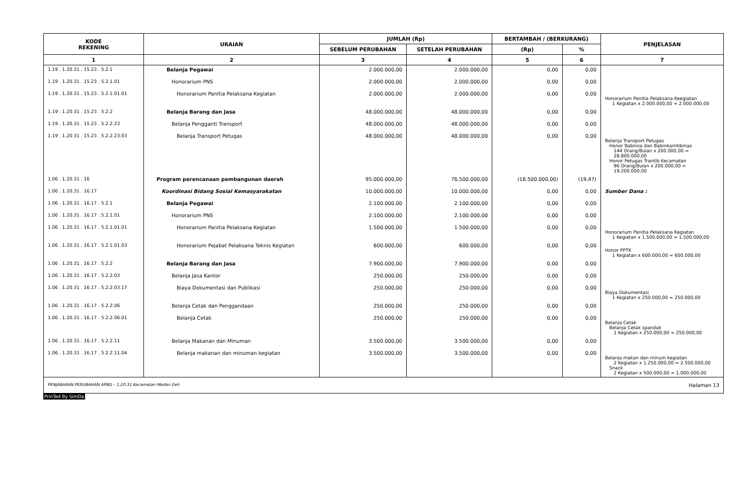| KODE REKENING | URAIAN | JUMLAH (Rp) | | BERTAMBAH / (BERKURANG) | | PENJELASAN |
| --- | --- | --- | --- | --- | --- | --- |
| | | SEBELUM PERUBAHAN | SETELAH PERUBAHAN | (Rp) | % | |
| 1 | 2 | 3 | 4 | 5 | 6 | 7 |
| 1.19 . 1.20.31 . 15.23 . 5.2.1 | Belanja Pegawai | 2.000.000,00 | 2.000.000,00 | 0,00 | 0,00 | |
| 1.19 . 1.20.31 . 15.23 . 5.2.1.01 | Honorarium PNS | 2.000.000,00 | 2.000.000,00 | 0,00 | 0,00 | |
| 1.19 . 1.20.31 . 15.23 . 5.2.1.01.01 | Honorarium Panitia Pelaksana Kegiatan | 2.000.000,00 | 2.000.000,00 | 0,00 | 0,00 | Honorarium Panitia Pelaksana Keegiatan 1 Kegiatan x 2.000.000,00 = 2.000.000,00 |
| 1.19 . 1.20.31 . 15.23 . 5.2.2 | Belanja Barang dan Jasa | 48.000.000,00 | 48.000.000,00 | 0,00 | 0,00 | |
| 1.19 . 1.20.31 . 15.23 . 5.2.2.23 | Belanja Pengganti Transport | 48.000.000,00 | 48.000.000,00 | 0,00 | 0,00 | |
| 1.19 . 1.20.31 . 15.23 . 5.2.2.23.03 | Belanja Transport Petugas | 48.000.000,00 | 48.000.000,00 | 0,00 | 0,00 | Belanja Transport Petugas Honor Babinsa dan Babinkamtibmas 144 Orang/Bulan x 200.000,00 = 28.800.000,00 Honor Petugas Trantib Kecamatan 96 Orang/Bulan x 200.000,00 = 19.200.000,00 |
| 1.06 . 1.20.31 . 16 | Program perencanaan pembangunan daerah | 95.000.000,00 | 76.500.000,00 | (18.500.000,00) | (19,47) | |
| 1.06 . 1.20.31 . 16.17 | Koordinasi Bidang Sosial Kemasyarakatan | 10.000.000,00 | 10.000.000,00 | 0,00 | 0,00 | Sumber Dana : |
| 1.06 . 1.20.31 . 16.17 . 5.2.1 | Belanja Pegawai | 2.100.000,00 | 2.100.000,00 | 0,00 | 0,00 | |
| 1.06 . 1.20.31 . 16.17 . 5.2.1.01 | Honorarium PNS | 2.100.000,00 | 2.100.000,00 | 0,00 | 0,00 | |
| 1.06 . 1.20.31 . 16.17 . 5.2.1.01.01 | Honorarium Panitia Pelaksana Kegiatan | 1.500.000,00 | 1.500.000,00 | 0,00 | 0,00 | Honorarium Panitia Pelaksana Kegiatan 1 Kegiatan x 1.500.000,00 = 1.500.000,00 |
| 1.06 . 1.20.31 . 16.17 . 5.2.1.01.03 | Honorarium Pejabat Pelaksana Teknis Kegiatan | 600.000,00 | 600.000,00 | 0,00 | 0,00 | Honor PPTK 1 Kegiatan x 600.000,00 = 600.000,00 |
| 1.06 . 1.20.31 . 16.17 . 5.2.2 | Belanja Barang dan Jasa | 7.900.000,00 | 7.900.000,00 | 0,00 | 0,00 | |
| 1.06 . 1.20.31 . 16.17 . 5.2.2.03 | Belanja Jasa Kantor | 250.000,00 | 250.000,00 | 0,00 | 0,00 | |
| 1.06 . 1.20.31 . 16.17 . 5.2.2.03.17 | Biaya Dokumentasi dan Publikasi | 250.000,00 | 250.000,00 | 0,00 | 0,00 | Biaya Dokumentasi 1 Kegiatan x 250.000,00 = 250.000,00 |
| 1.06 . 1.20.31 . 16.17 . 5.2.2.06 | Belanja Cetak dan Penggandaan | 250.000,00 | 250.000,00 | 0,00 | 0,00 | |
| 1.06 . 1.20.31 . 16.17 . 5.2.2.06.01 | Belanja Cetak | 250.000,00 | 250.000,00 | 0,00 | 0,00 | Belanja Cetak Belanja Cetak spanduk 1 Kegiatan x 250.000,00 = 250.000,00 |
| 1.06 . 1.20.31 . 16.17 . 5.2.2.11 | Belanja Makanan dan Minuman | 3.500.000,00 | 3.500.000,00 | 0,00 | 0,00 | |
| 1.06 . 1.20.31 . 16.17 . 5.2.2.11.04 | Belanja makanan dan minuman kegiatan | 3.500.000,00 | 3.500.000,00 | 0,00 | 0,00 | Belanja makan dan minum kegiatan 2 Kegiatan x 1.250.000,00 = 2.500.000,00 Snack 2 Kegiatan x 500.000,00 = 1.000.000,00 |
PENJABARAN PERUBAHAN APBD - 1.20.31 Kecamatan Medan Deli Halaman 13
PrinTed By SimDa